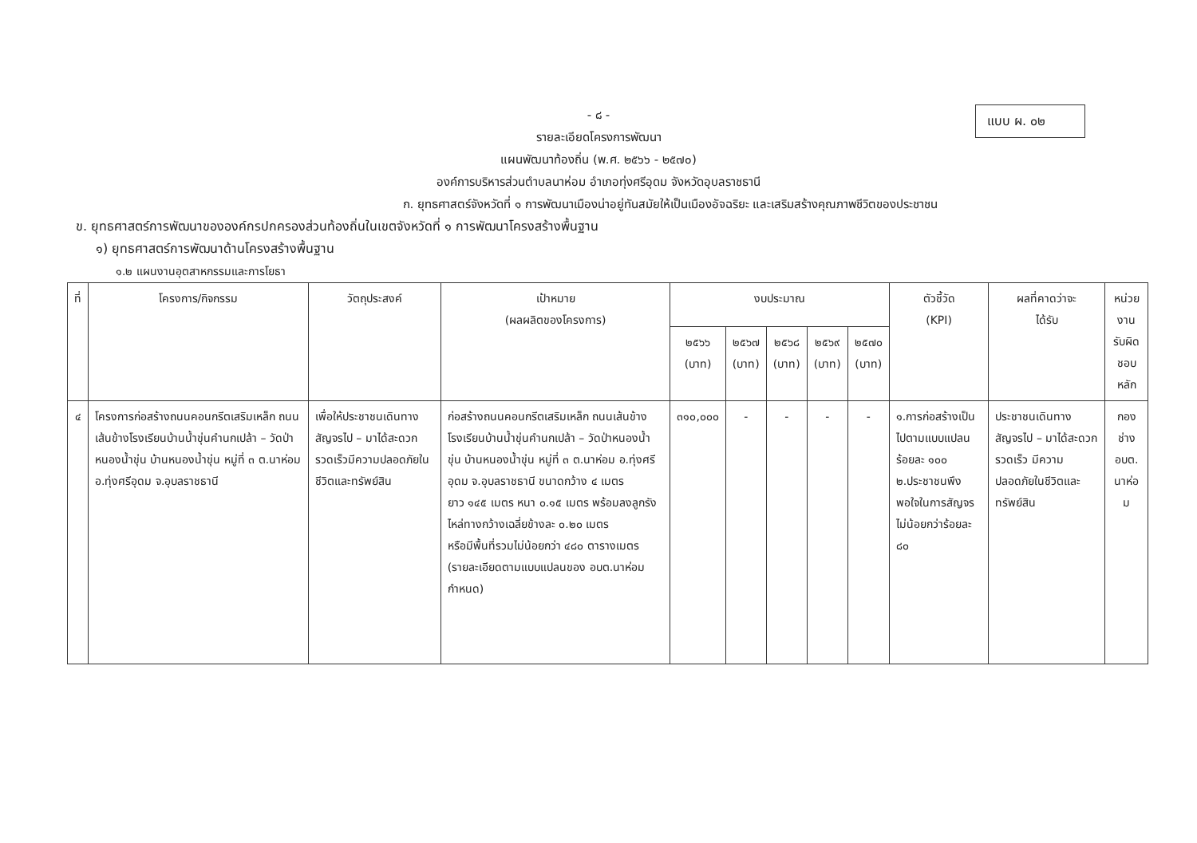แบบ ผ. ๐๒
- ๘ -
รายละเอียดโครงการพัฒนา
แผนพัฒนาท้องถิ่น (พ.ศ. ๒๕๖๖ - ๒๕๗๐)
องค์การบริหารส่วนตำบลนาห่อม อำเภอทุ่งศรีอุดม จังหวัดอุบลราชธานี
ก. ยุทธศาสตร์จังหวัดที่ ๑ การพัฒนาเมืองน่าอยู่ทันสมัยให้เป็นเมืองอัจฉริยะ และเสริมสร้างคุณภาพชีวิตของประชาชน
ข. ยุทธศาสตร์การพัฒนาขององค์กรปกครองส่วนท้องถิ่นในเขตจังหวัดที่ ๑ การพัฒนาโครงสร้างพื้นฐาน
๑) ยุทธศาสตร์การพัฒนาด้านโครงสร้างพื้นฐาน
๑.๒ แผนงานอุตสาหกรรมและการโยธา
| ที่ | โครงการ/กิจกรรม | วัตถุประสงค์ | เป้าหมาย (ผลผลิตของโครงการ) | งบประมาณ | | | | | ตัวชี้วัด (KPI) | ผลที่คาดว่าจะ ได้รับ | หน่วยงาน รับผิดชอบ หลัก |
| --- | --- | --- | --- | --- | --- | --- | --- | --- | --- | --- | --- |
| | | | | ๒๕๖๖ (บาท) | ๒๕๖๗ (บาท) | ๒๕๖๘ (บาท) | ๒๕๖๙ (บาท) | ๒๕๗๐ (บาท) | | | |
| ๔ | โครงการก่อสร้างถนนคอนกรีตเสริมเหล็ก ถนนเส้นข้างโรงเรียนบ้านน้ำขุ่นคำนกเปล้า – วัดป่าหนองน้ำขุ่น บ้านหนองน้ำขุ่น หมู่ที่ ๓ ต.นาห่อม อ.ทุ่งศรีอุดม จ.อุบลราชธานี | เพื่อให้ประชาชนเดินทางสัญจรไป – มาได้สะดวกรวดเร็วมีความปลอดภัยในชีวิตและทรัพย์สิน | ก่อสร้างถนนคอนกรีตเสริมเหล็ก ถนนเส้นข้างโรงเรียนบ้านน้ำขุ่นคำนกเปล้า – วัดป่าหนองน้ำขุ่น บ้านหนองน้ำขุ่น หมู่ที่ ๓ ต.นาห่อม อ.ทุ่งศรีอุดม จ.อุบลราชธานี ขนาดกว้าง ๔ เมตร ยาว ๑๔๕ เมตร หนา ๐.๑๕ เมตร พร้อมลงลูกรังไหล่ทางกว้างเฉลี่ยข้างละ ๐.๒๐ เมตร หรือมีพื้นที่รวมไม่น้อยกว่า ๔๘๐ ตารางเมตร (รายละเอียดตามแบบแปลนของ อบต.นาห่อม กำหนด) | ๓๑๐,๐๐๐ | - | - | - | - | ๑.การก่อสร้างเป็นไปตามแบบแปลน ร้อยละ ๑๐๐ ๒.ประชาชนพึงพอใจในการสัญจรไม่น้อยกว่าร้อยละ ๘๐ | ประชาชนเดินทางสัญจรไป – มาได้สะดวกรวดเร็ว มีความปลอดภัยในชีวิตและทรัพย์สิน | กองช่าง อบต. นาห่อม |